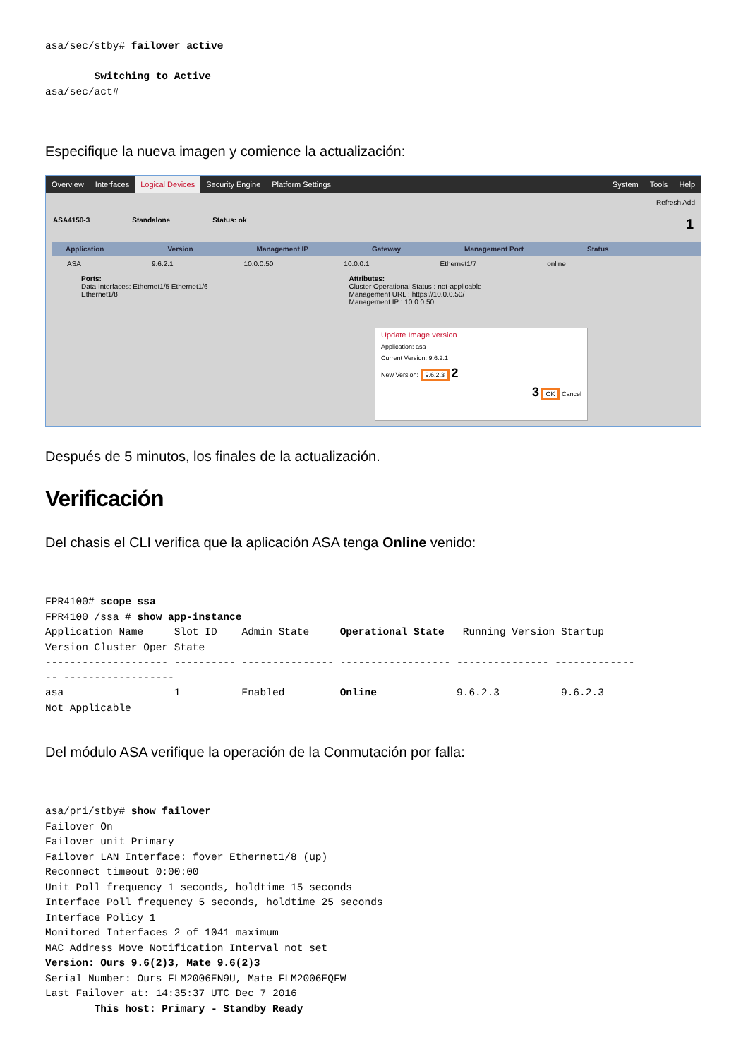asa/sec/stby# failover active

        Switching to Active
asa/sec/act#
Especifique la nueva imagen y comience la actualización:
Overview Interfaces Logical Devices Security Engine Platform Settings System Tools Help
Refresh Add
ASA4150-3 Standalone Status: ok 1
Application Version Management IP Gateway Management Port Status
ASA 9.6.2.1 10.0.0.50 10.0.0.1 Ethernet1/7 online
Ports:
Data Interfaces: Ethernet1/5 Ethernet1/6
Ethernet1/8
Attributes:
Cluster Operational Status : not-applicable
Management URL : https://10.0.0.50/
Management IP : 10.0.0.50
Update Image version
Application: asa
Current Version: 9.6.2.1
New Version: 9.6.2.3 2
3 OK Cancel
Después de 5 minutos, los finales de la actualización.
Verificación
Del chasis el CLI verifica que la aplicación ASA tenga Online venido:
FPR4100# scope ssa
FPR4100 /ssa # show app-instance
Application Name     Slot ID    Admin State     Operational State   Running Version Startup
Version Cluster Oper State
-------------------- ---------- --------------- ------------------ --------------- -------------
-- ------------------
asa                  1          Enabled         Online             9.6.2.3          9.6.2.3
Not Applicable
Del módulo ASA verifique la operación de la Conmutación por falla:
asa/pri/stby# show failover
Failover On
Failover unit Primary
Failover LAN Interface: fover Ethernet1/8 (up)
Reconnect timeout 0:00:00
Unit Poll frequency 1 seconds, holdtime 15 seconds
Interface Poll frequency 5 seconds, holdtime 25 seconds
Interface Policy 1
Monitored Interfaces 2 of 1041 maximum
MAC Address Move Notification Interval not set
Version: Ours 9.6(2)3, Mate 9.6(2)3
Serial Number: Ours FLM2006EN9U, Mate FLM2006EQFW
Last Failover at: 14:35:37 UTC Dec 7 2016
        This host: Primary - Standby Ready